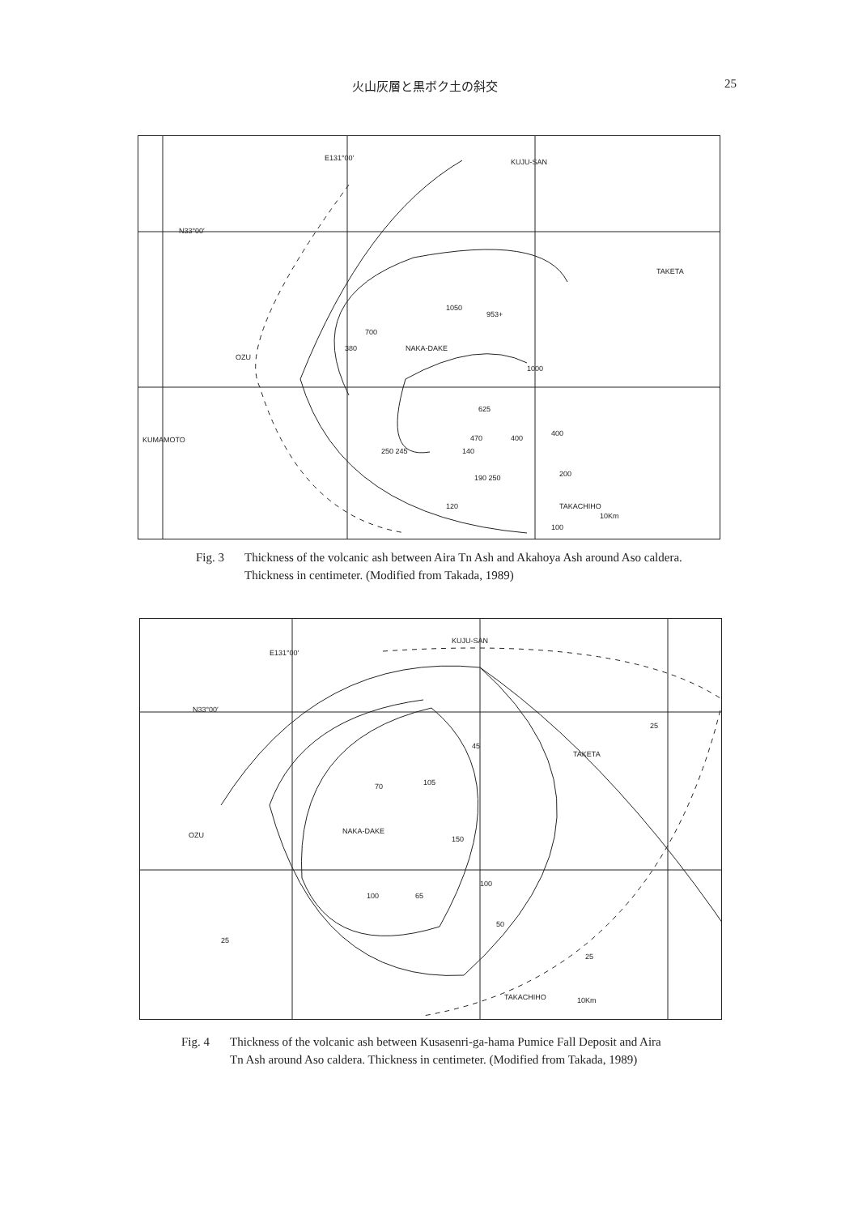火山灰層と黒ボク土の斜交 25
E131°00′
KUJU-SAN
N33°00′
TAKETA
NAKA-DAKE
OZU
KUMAMOTO
TAKACHIHO
10Km
1050
953+
1000
625
470
400
400
250 245
140
190 250
200
120
100
700
380
Fig. 3 Thickness of the volcanic ash between Aira Tn Ash and Akahoya Ash around Aso caldera. Thickness in centimeter. (Modified from Takada, 1989)
E131°00′
KUJU-SAN
N33°00′
TAKETA
NAKA-DAKE
OZU
TAKACHIHO
10Km
70
105
150
100
65
45
25
100
50
25
25
Fig. 4 Thickness of the volcanic ash between Kusasenri-ga-hama Pumice Fall Deposit and Aira Tn Ash around Aso caldera. Thickness in centimeter. (Modified from Takada, 1989)